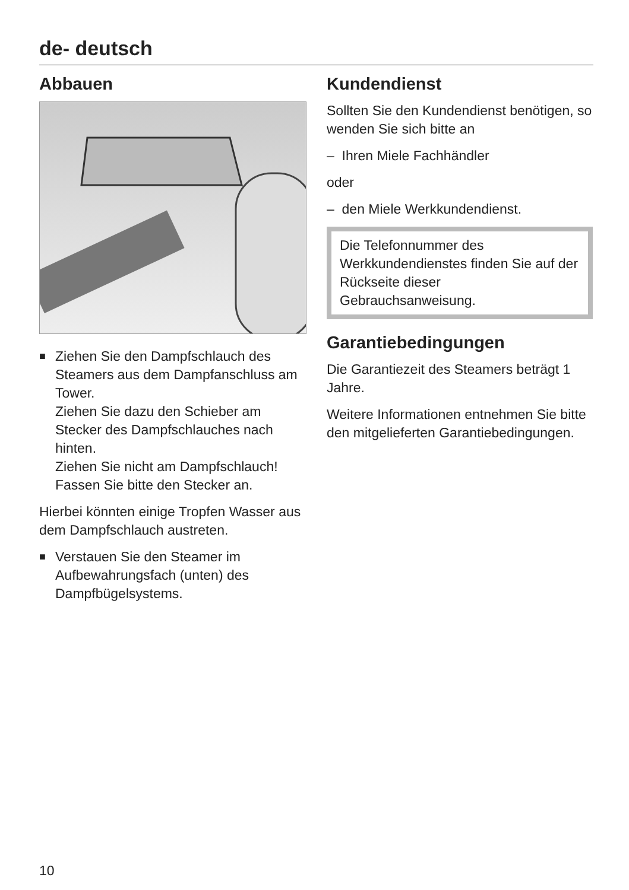de- deutsch
Abbauen
■ Ziehen Sie den Dampfschlauch des Steamers aus dem Dampfanschluss am Tower.
Ziehen Sie dazu den Schieber am Stecker des Dampfschlauches nach hinten.
Ziehen Sie nicht am Dampfschlauch! Fassen Sie bitte den Stecker an.
Hierbei könnten einige Tropfen Wasser aus dem Dampfschlauch austreten.
■ Verstauen Sie den Steamer im Aufbewahrungsfach (unten) des Dampfbügelsystems.
Kundendienst
Sollten Sie den Kundendienst benötigen, so wenden Sie sich bitte an
– Ihren Miele Fachhändler
oder
– den Miele Werkkundendienst.
Die Telefonnummer des Werkkundendienstes finden Sie auf der Rückseite dieser Gebrauchsanweisung.
Garantiebedingungen
Die Garantiezeit des Steamers beträgt 1 Jahre.
Weitere Informationen entnehmen Sie bitte den mitgelieferten Garantiebedingungen.
10